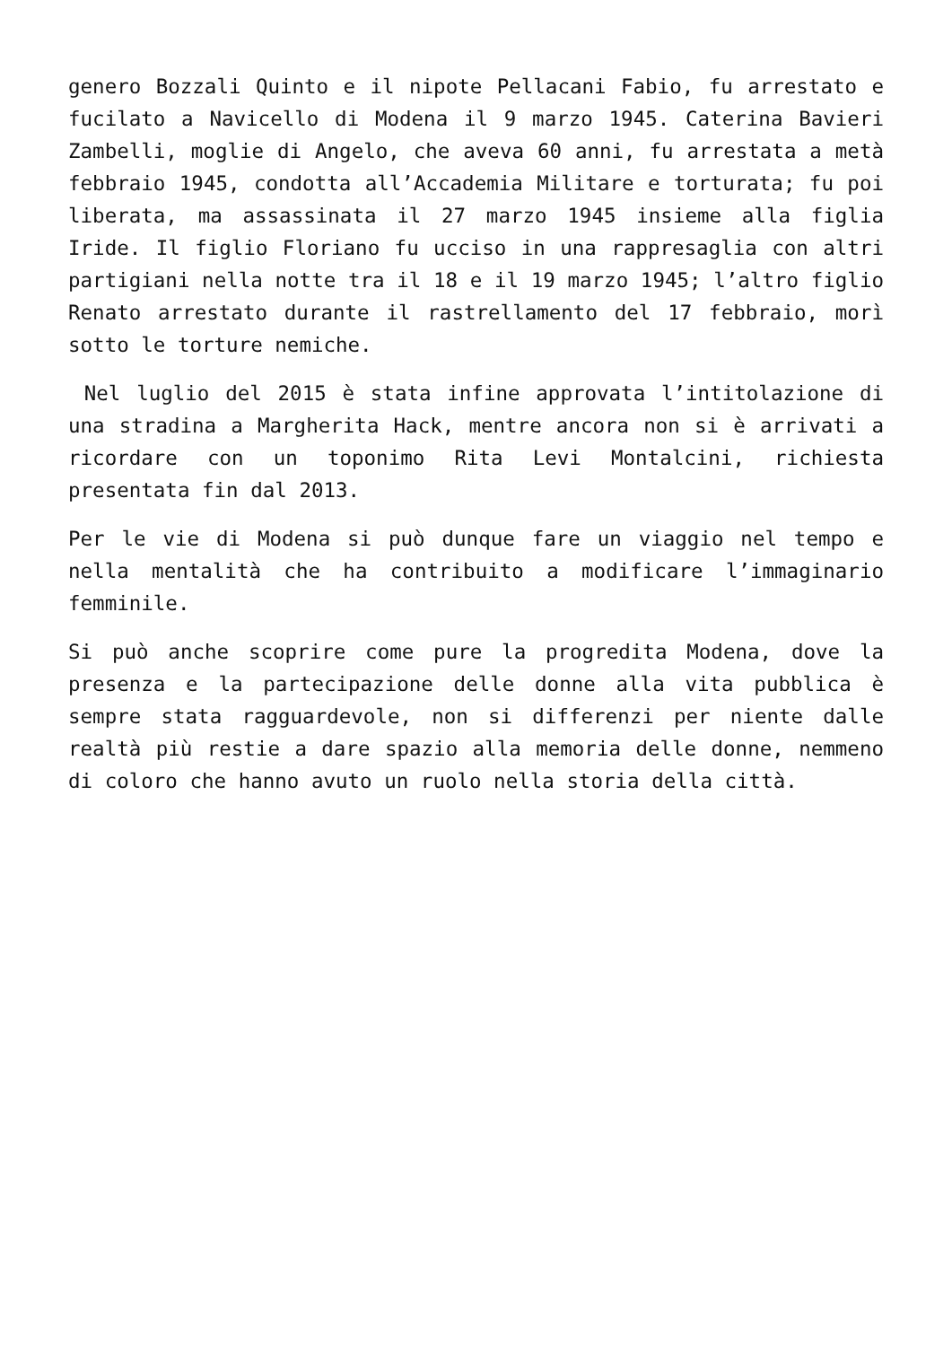genero Bozzali Quinto e il nipote Pellacani Fabio, fu arrestato e fucilato a Navicello di Modena il 9 marzo 1945. Caterina Bavieri Zambelli, moglie di Angelo, che aveva 60 anni, fu arrestata a metà febbraio 1945, condotta all’Accademia Militare e torturata; fu poi liberata, ma assassinata il 27 marzo 1945 insieme alla figlia Iride. Il figlio Floriano fu ucciso in una rappresaglia con altri partigiani nella notte tra il 18 e il 19 marzo 1945; l’altro figlio Renato arrestato durante il rastrellamento del 17 febbraio, morì sotto le torture nemiche.
Nel luglio del 2015 è stata infine approvata l’intitolazione di una stradina a Margherita Hack, mentre ancora non si è arrivati a ricordare con un toponimo Rita Levi Montalcini, richiesta presentata fin dal 2013.
Per le vie di Modena si può dunque fare un viaggio nel tempo e nella mentalità che ha contribuito a modificare l’immaginario femminile.
Si può anche scoprire come pure la progredita Modena, dove la presenza e la partecipazione delle donne alla vita pubblica è sempre stata ragguardevole, non si differenzi per niente dalle realtà più restie a dare spazio alla memoria delle donne, nemmeno di coloro che hanno avuto un ruolo nella storia della città.